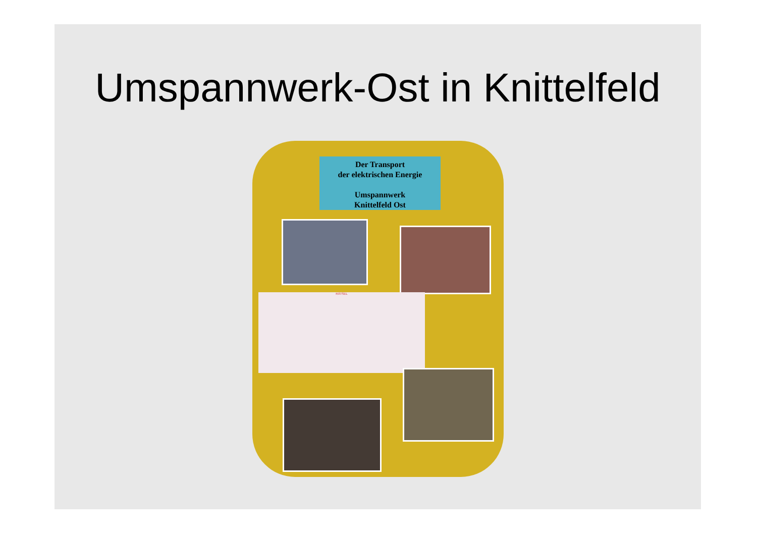Umspannwerk-Ost in Knittelfeld
Der Transport
der elektrischen Energie
Umspannwerk
Knittelfeld Ost
RÄTSEL